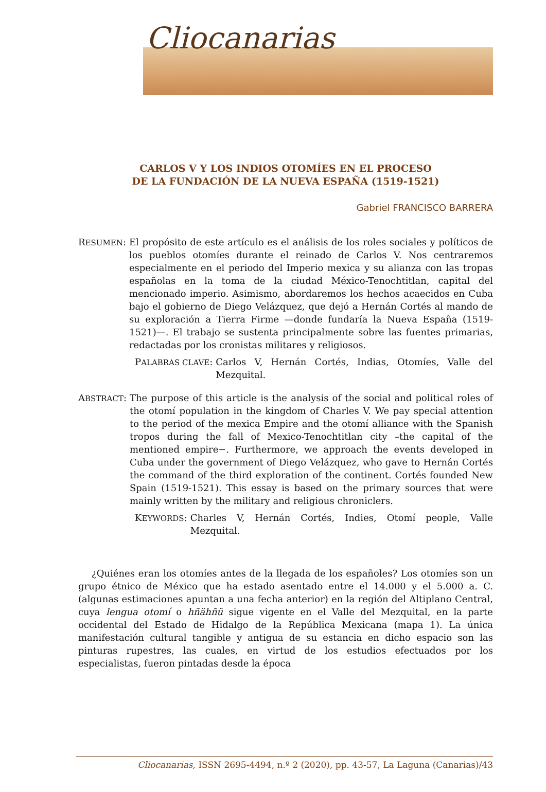Cliocanarias
CARLOS V Y LOS INDIOS OTOMÍES EN EL PROCESO
DE LA FUNDACIÓN DE LA NUEVA ESPAÑA (1519-1521)
Gabriel FRANCISCO BARRERA
RESUMEN: El propósito de este artículo es el análisis de los roles sociales y políticos de los pueblos otomíes durante el reinado de Carlos V. Nos centraremos especialmente en el periodo del Imperio mexica y su alianza con las tropas españolas en la toma de la ciudad México-Tenochtitlan, capital del mencionado imperio. Asimismo, abordaremos los hechos acaecidos en Cuba bajo el gobierno de Diego Velázquez, que dejó a Hernán Cortés al mando de su exploración a Tierra Firme —donde fundaría la Nueva España (1519-1521)—. El trabajo se sustenta principalmente sobre las fuentes primarias, redactadas por los cronistas militares y religiosos.
PALABRAS CLAVE: Carlos V, Hernán Cortés, Indias, Otomíes, Valle del Mezquital.
ABSTRACT: The purpose of this article is the analysis of the social and political roles of the otomí population in the kingdom of Charles V. We pay special attention to the period of the mexica Empire and the otomí alliance with the Spanish tropos during the fall of Mexico-Tenochtitlan city –the capital of the mentioned empire−. Furthermore, we approach the events developed in Cuba under the government of Diego Velázquez, who gave to Hernán Cortés the command of the third exploration of the continent. Cortés founded New Spain (1519-1521). This essay is based on the primary sources that were mainly written by the military and religious chroniclers.
KEYWORDS: Charles V, Hernán Cortés, Indies, Otomí people, Valle Mezquital.
¿Quiénes eran los otomíes antes de la llegada de los españoles? Los otomíes son un grupo étnico de México que ha estado asentado entre el 14.000 y el 5.000 a. C. (algunas estimaciones apuntan a una fecha anterior) en la región del Altiplano Central, cuya lengua otomí o hñähñü sigue vigente en el Valle del Mezquital, en la parte occidental del Estado de Hidalgo de la República Mexicana (mapa 1). La única manifestación cultural tangible y antigua de su estancia en dicho espacio son las pinturas rupestres, las cuales, en virtud de los estudios efectuados por los especialistas, fueron pintadas desde la época
Cliocanarias, ISSN 2695-4494, n.º 2 (2020), pp. 43-57, La Laguna (Canarias)/43